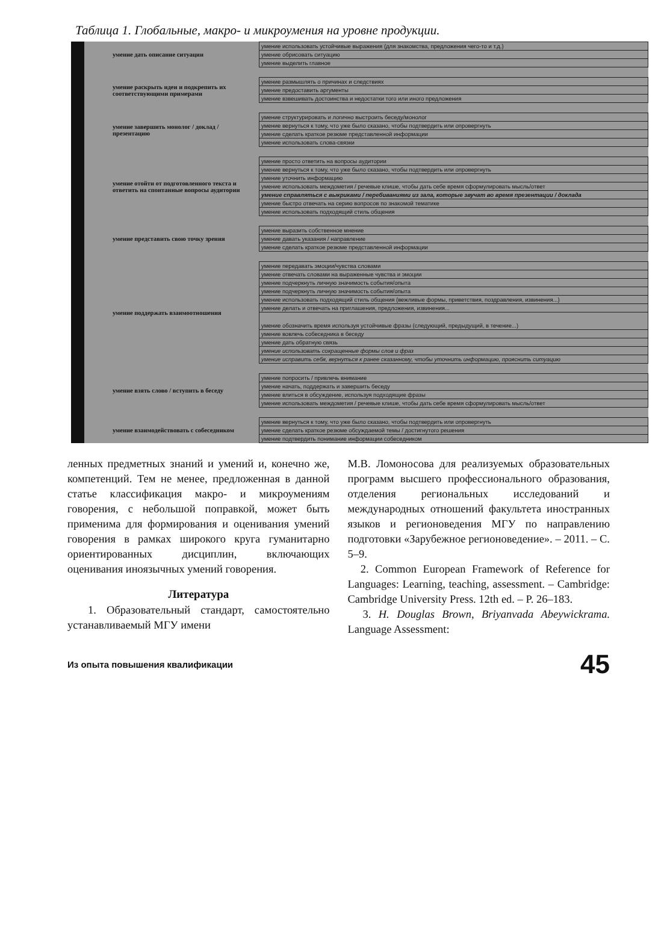Таблица 1. Глобальные, макро- и микроумения на уровне продукции.
| умение дать описание ситуации | умение использовать устойчивые выражения (для знакомства, предложения чего-то и т.д.) |
| | умение обрисовать ситуацию |
| | умение выделить главное |
| умение раскрыть идеи и подкрепить их соответствующими примерами | умение размышлять о причинах и следствиях |
| | умение предоставить аргументы |
| | умение взвешивать достоинства и недостатки того или иного предложения |
| умение завершить монолог / доклад / презентацию | умение структурировать и логично выстроить беседу/монолог |
| | умение вернуться к тому, что уже было сказано, чтобы подтвердить или опровергнуть |
| | умение сделать краткое резюме представленной информации |
| | умение использовать слова-связки |
| умение отойти от подготовленного текста и ответить на спонтанные вопросы аудитории | умение просто ответить на вопросы аудитории |
| | умение вернуться к тому, что уже было сказано, чтобы подтвердить или опровергнуть |
| | умение уточнить информацию |
| | умение использовать междометия / речевые клише, чтобы дать себе время сформулировать мысль/ответ |
| | умение справляться с выкриками / перебиваниями из зала, которые звучат во время презентации / доклада |
| | умение быстро отвечать на серию вопросов по знакомой тематике |
| | умение использовать подходящий стиль общения |
| умение представить свою точку зрения | умение выразить собственное мнение |
| | умение давать указания / направление |
| | умение сделать краткое резюме представленной информации |
| умение поддержать взаимоотношения | умение передавать эмоции/чувства словами |
| | умение отвечать словами на выраженные чувства и эмоции |
| | умение подчеркнуть личную значимость события/опыта |
| | умение подчеркнуть личную значимость события/опыта |
| | умение использовать подходящий стиль общения (вежливые формы, приветствия, поздравления, извинения...) |
| | умение делать и отвечать на приглашения, предложения, извинения... |
| | умение обозначить время используя устойчивые фразы (следующий, предыдущий, в течение...) |
| | умение вовлечь собеседника в беседу |
| | умение дать обратную связь |
| | умение использовать сокращенные формы слов и фраз |
| | умение исправить себя, вернуться к ранее сказанному, чтобы уточнить информацию, прояснить ситуацию |
| умение взять слово / вступить в беседу | умение попросить / привлечь внимание |
| | умение начать, поддержать и завершить беседу |
| | умение влиться в обсуждение, используя подходящие фразы |
| | умение использовать междометия / речевые клише, чтобы дать себе время сформулировать мысль/ответ |
| умение взаимодействовать с собеседником | умение вернуться к тому, что уже было сказано, чтобы подтвердить или опровергнуть |
| | умение сделать краткое резюме обсуждаемой темы / достигнутого решения |
| | умение подтвердить понимание информации собеседником |
ленных предметных знаний и умений и, конечно же, компетенций. Тем не менее, предложенная в данной статье классификация макро- и микроумениям говорения, с небольшой поправкой, может быть применима для формирования и оценивания умений говорения в рамках широкого круга гуманитарно ориентированных дисциплин, включающих оценивания иноязычных умений говорения.
Литература
1. Образовательный стандарт, самостоятельно устанавливаемый МГУ имени
М.В. Ломоносова для реализуемых образовательных программ высшего профессионального образования, отделения региональных исследований и международных отношений факультета иностранных языков и регионоведения МГУ по направлению подготовки «Зарубежное регионоведение». – 2011. – С. 5–9.
2. Common European Framework of Reference for Languages: Learning, teaching, assessment. – Cambridge: Cambridge University Press. 12th ed. – P. 26–183.
3. H. Douglas Brown, Briyanvada Abeywickrama. Language Assessment:
Из опыта повышения квалификации 45